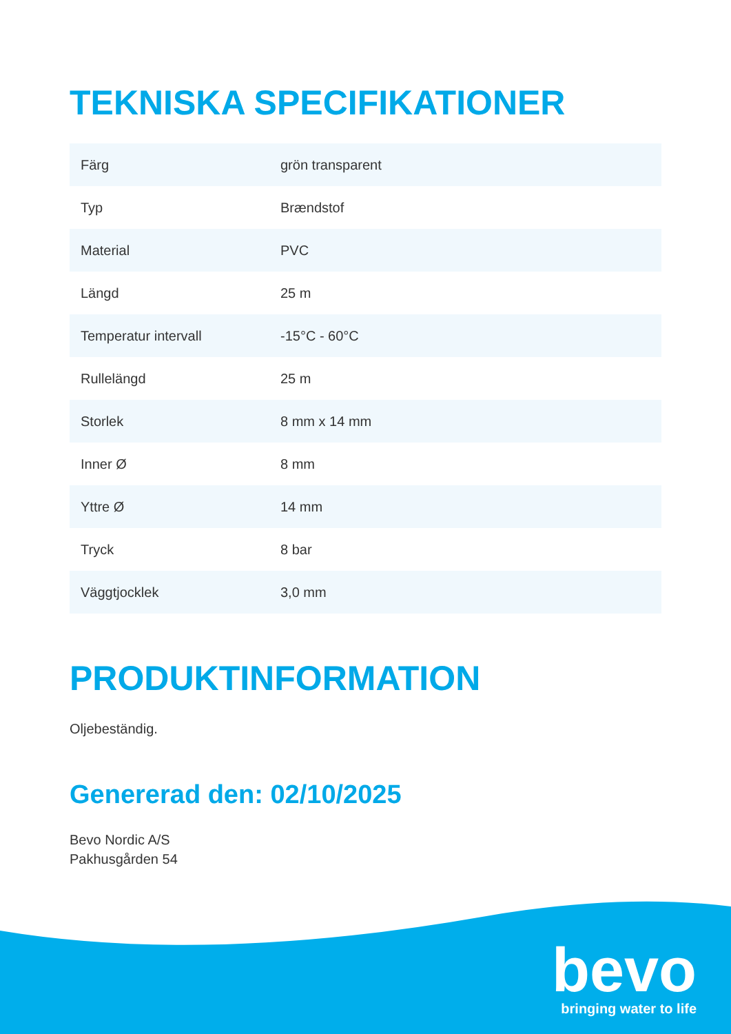TEKNISKA SPECIFIKATIONER
| Färg | grön transparent |
| Typ | Brændstof |
| Material | PVC |
| Längd | 25 m |
| Temperatur intervall | -15°C - 60°C |
| Rullelängd | 25 m |
| Storlek | 8 mm x 14 mm |
| Inner Ø | 8 mm |
| Yttre Ø | 14 mm |
| Tryck | 8 bar |
| Väggtjocklek | 3,0 mm |
PRODUKTINFORMATION
Oljebeständig.
Genererad den: 02/10/2025
Bevo Nordic A/S
Pakhusgården 54
bevo
bringing water to life